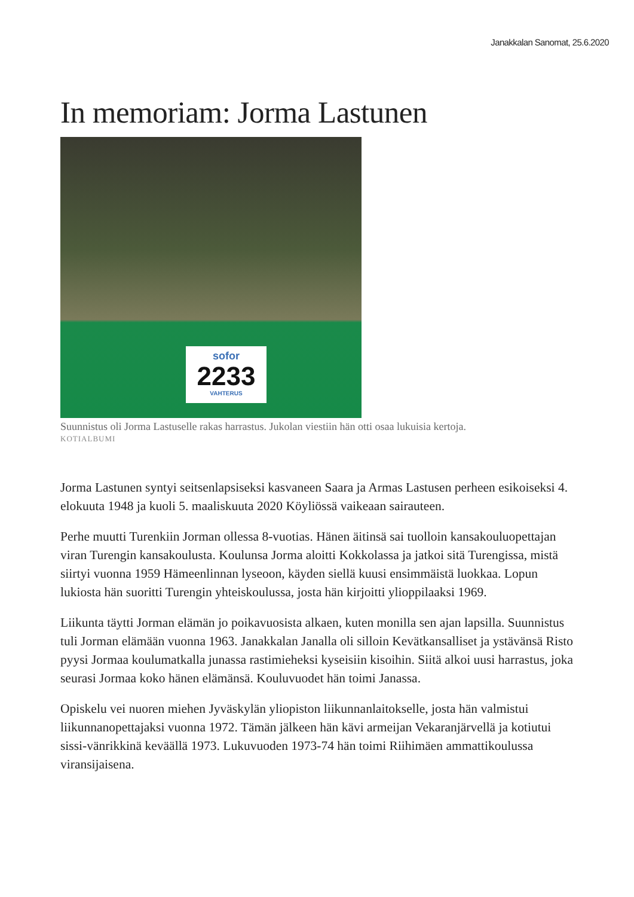Janakkalan Sanomat, 25.6.2020
In memoriam: Jorma Lastunen
sofor
2233
VAHTERUS
Suunnistus oli Jorma Lastuselle rakas harrastus. Jukolan viestiin hän otti osaa lukuisia kertoja.
KOTIALBUMI
Jorma Lastunen syntyi seitsenlapsiseksi kasvaneen Saara ja Armas Lastusen perheen esikoiseksi 4. elokuuta 1948 ja kuoli 5. maaliskuuta 2020 Köyliössä vaikeaan sairauteen.
Perhe muutti Turenkiin Jorman ollessa 8-vuotias. Hänen äitinsä sai tuolloin kansakouluopettajan viran Turengin kansakoulusta. Koulunsa Jorma aloitti Kokkolassa ja jatkoi sitä Turengissa, mistä siirtyi vuonna 1959 Hämeenlinnan lyseoon, käyden siellä kuusi ensimmäistä luokkaa. Lopun lukiosta hän suoritti Turengin yhteiskoulussa, josta hän kirjoitti ylioppilaaksi 1969.
Liikunta täytti Jorman elämän jo poikavuosista alkaen, kuten monilla sen ajan lapsilla. Suunnistus tuli Jorman elämään vuonna 1963. Janakkalan Janalla oli silloin Kevätkansalliset ja ystävänsä Risto pyysi Jormaa koulumatkalla junassa rastimieheksi kyseisiin kisoihin. Siitä alkoi uusi harrastus, joka seurasi Jormaa koko hänen elämänsä. Kouluvuodet hän toimi Janassa.
Opiskelu vei nuoren miehen Jyväskylän yliopiston liikunnanlaitokselle, josta hän valmistui liikunnanopettajaksi vuonna 1972. Tämän jälkeen hän kävi armeijan Vekaranjärvellä ja kotiutui sissi-vänrikkinä keväällä 1973. Lukuvuoden 1973-74 hän toimi Riihimäen ammattikoulussa viransijaisena.